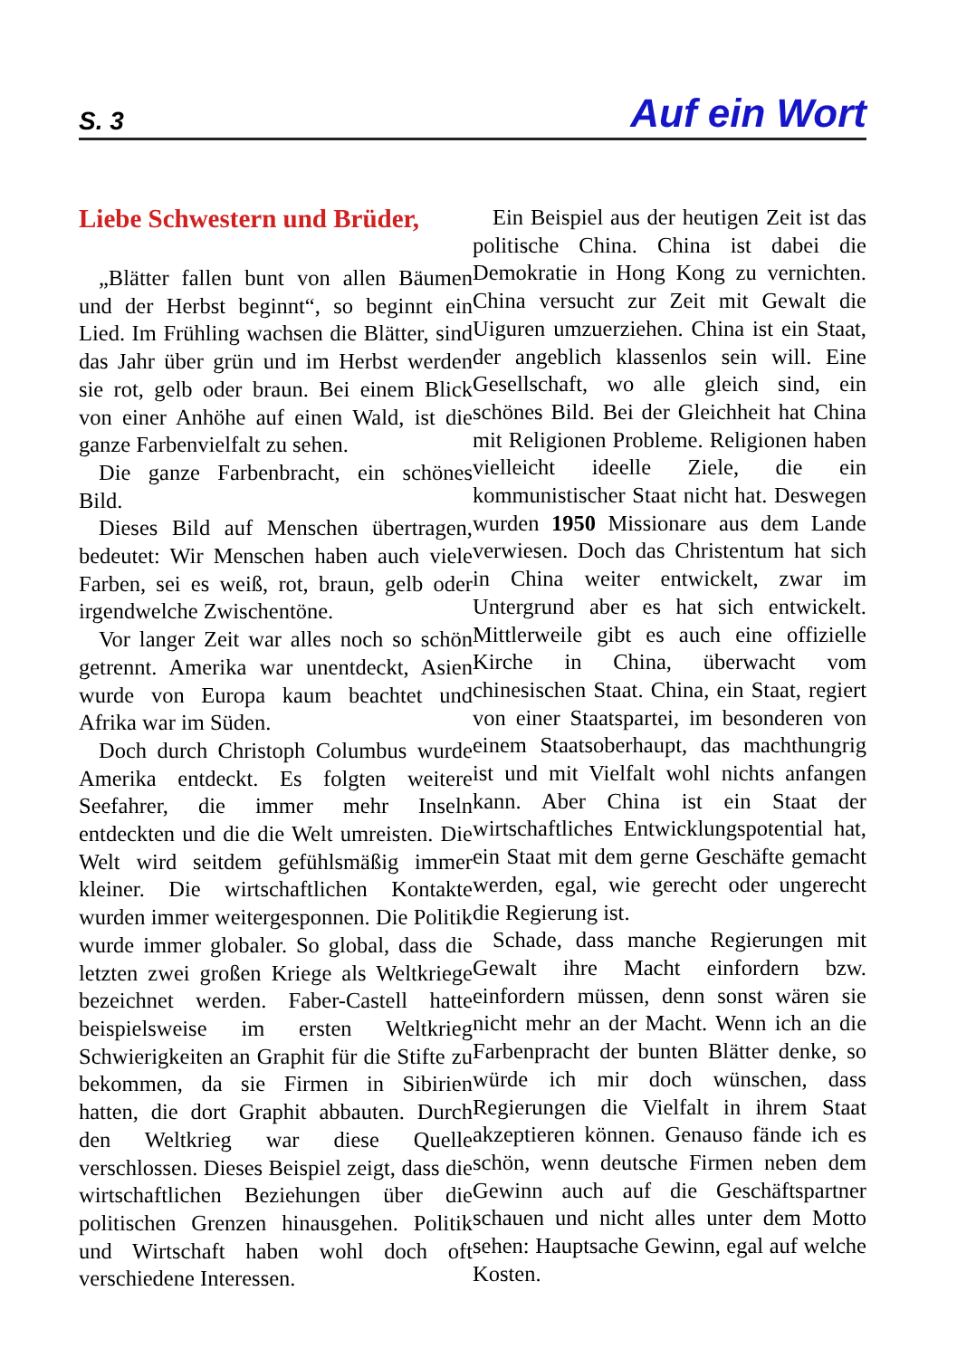S. 3 Auf ein Wort
Liebe Schwestern und Brüder,
„Blätter fallen bunt von allen Bäumen und der Herbst beginnt“, so beginnt ein Lied. Im Frühling wachsen die Blätter, sind das Jahr über grün und im Herbst werden sie rot, gelb oder braun. Bei einem Blick von einer Anhöhe auf einen Wald, ist die ganze Farbenvielfalt zu sehen.
Die ganze Farbenbracht, ein schönes Bild.
Dieses Bild auf Menschen übertragen, bedeutet: Wir Menschen haben auch viele Farben, sei es weiß, rot, braun, gelb oder irgendwelche Zwischentöne.
Vor langer Zeit war alles noch so schön getrennt. Amerika war unentdeckt, Asien wurde von Europa kaum beachtet und Afrika war im Süden.
Doch durch Christoph Columbus wurde Amerika entdeckt. Es folgten weitere Seefahrer, die immer mehr Inseln entdeckten und die die Welt umreisten. Die Welt wird seitdem gefühlsmäßig immer kleiner. Die wirtschaftlichen Kontakte wurden immer weitergesponnen. Die Politik wurde immer globaler. So global, dass die letzten zwei großen Kriege als Weltkriege bezeichnet werden. Faber-Castell hatte beispielsweise im ersten Weltkrieg Schwierigkeiten an Graphit für die Stifte zu bekommen, da sie Firmen in Sibirien hatten, die dort Graphit abbauten. Durch den Weltkrieg war diese Quelle verschlossen. Dieses Beispiel zeigt, dass die wirtschaftlichen Beziehungen über die politischen Grenzen hinausgehen. Politik und Wirtschaft haben wohl doch oft verschiedene Interessen.
Ein Beispiel aus der heutigen Zeit ist das politische China. China ist dabei die Demokratie in Hong Kong zu vernichten. China versucht zur Zeit mit Gewalt die Uiguren umzuerziehen. China ist ein Staat, der angeblich klassenlos sein will. Eine Gesellschaft, wo alle gleich sind, ein schönes Bild. Bei der Gleichheit hat China mit Religionen Probleme. Religionen haben vielleicht ideelle Ziele, die ein kommunistischer Staat nicht hat. Deswegen wurden 1950 Missionare aus dem Lande verwiesen. Doch das Christentum hat sich in China weiter entwickelt, zwar im Untergrund aber es hat sich entwickelt. Mittlerweile gibt es auch eine offizielle Kirche in China, überwacht vom chinesischen Staat. China, ein Staat, regiert von einer Staatspartei, im besonderen von einem Staatsoberhaupt, das machthungrig ist und mit Vielfalt wohl nichts anfangen kann. Aber China ist ein Staat der wirtschaftliches Entwicklungspotential hat, ein Staat mit dem gerne Geschäfte gemacht werden, egal, wie gerecht oder ungerecht die Regierung ist.
Schade, dass manche Regierungen mit Gewalt ihre Macht einfordern bzw. einfordern müssen, denn sonst wären sie nicht mehr an der Macht. Wenn ich an die Farbenpracht der bunten Blätter denke, so würde ich mir doch wünschen, dass Regierungen die Vielfalt in ihrem Staat akzeptieren können. Genauso fände ich es schön, wenn deutsche Firmen neben dem Gewinn auch auf die Geschäftspartner schauen und nicht alles unter dem Motto sehen: Hauptsache Gewinn, egal auf welche Kosten.